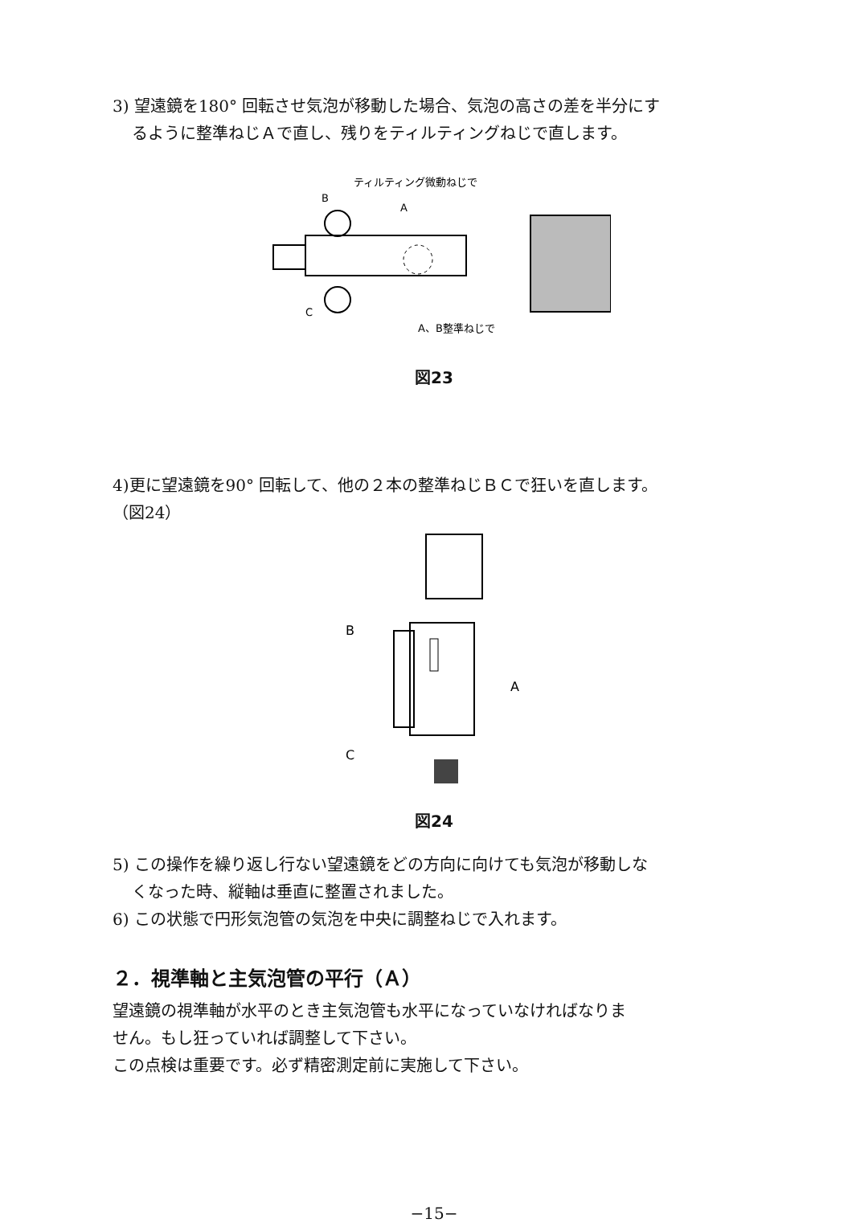3) 望遠鏡を180° 回転させ気泡が移動した場合、気泡の高さの差を半分にす
るように整準ねじＡで直し、残りをティルティングねじで直します。
ティルティング微動ねじで
B
A
C
A、B整準ねじで
図23
4)更に望遠鏡を90° 回転して、他の２本の整準ねじＢＣで狂いを直します。
（図24）
B
A
C
図24
5) この操作を繰り返し行ない望遠鏡をどの方向に向けても気泡が移動しな
くなった時、縦軸は垂直に整置されました。
6) この状態で円形気泡管の気泡を中央に調整ねじで入れます。
２．視準軸と主気泡管の平行（Ａ）
望遠鏡の視準軸が水平のとき主気泡管も水平になっていなければなりま
せん。もし狂っていれば調整して下さい。
この点検は重要です。必ず精密測定前に実施して下さい。
−15−